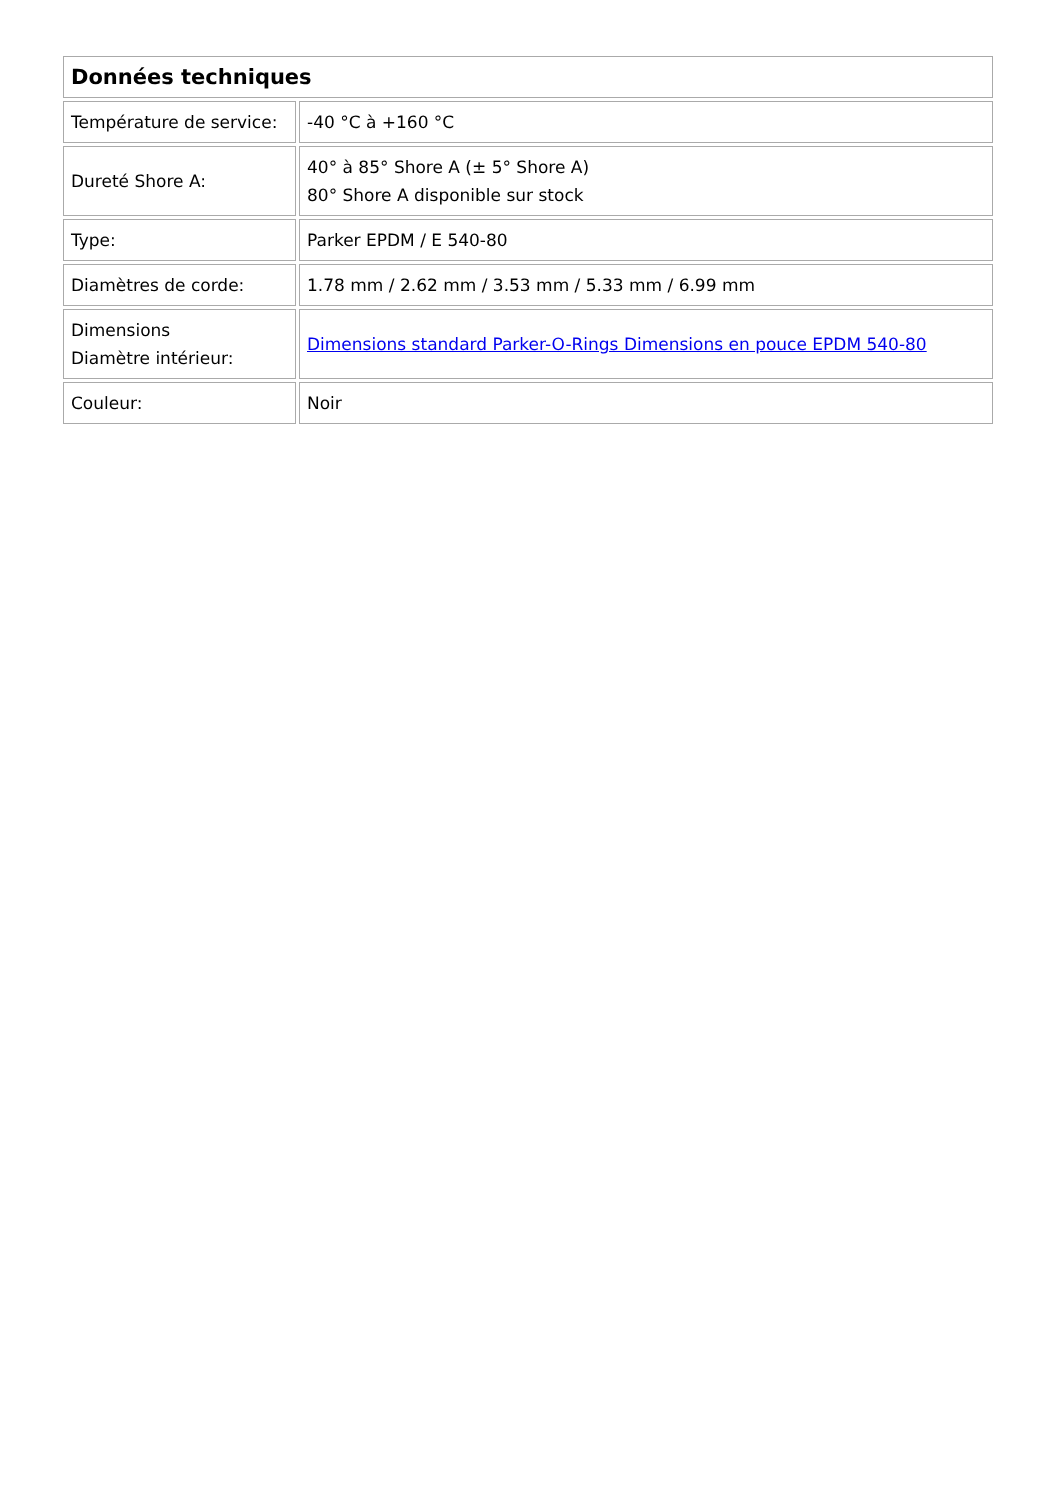| Données techniques | |
| --- | --- |
| Température de service: | -40 °C à +160 °C |
| Dureté Shore A: | 40° à 85° Shore A (± 5° Shore A) 80° Shore A disponible sur stock |
| Type: | Parker EPDM / E 540-80 |
| Diamètres de corde: | 1.78 mm / 2.62 mm / 3.53 mm / 5.33 mm / 6.99 mm |
| Dimensions Diamètre intérieur: | Dimensions standard Parker-O-Rings Dimensions en pouce EPDM 540-80 |
| Couleur: | Noir |